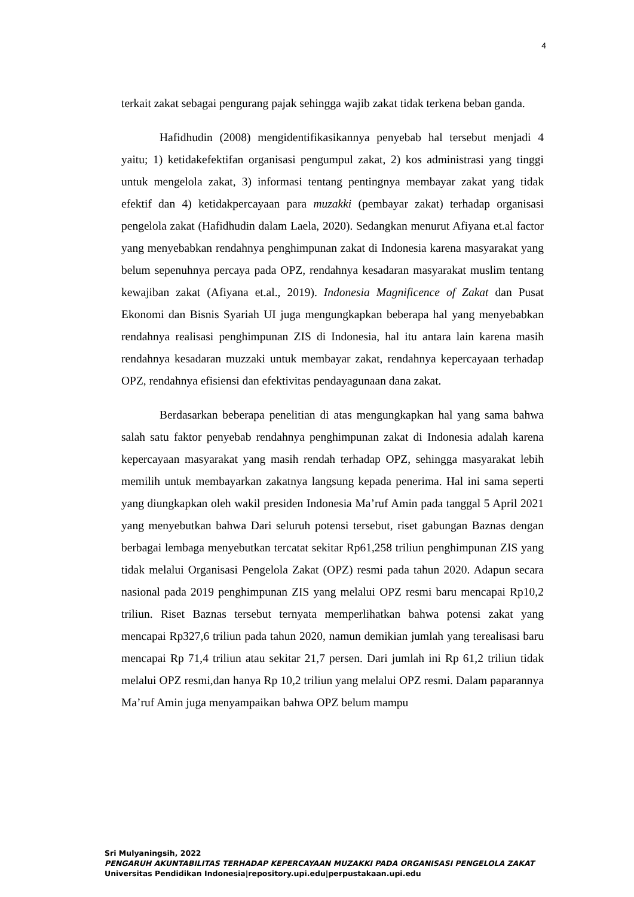4
terkait zakat sebagai pengurang pajak sehingga wajib zakat tidak terkena beban ganda.
Hafidhudin (2008) mengidentifikasikannya penyebab hal tersebut menjadi 4 yaitu; 1) ketidakefektifan organisasi pengumpul zakat, 2) kos administrasi yang tinggi untuk mengelola zakat, 3) informasi tentang pentingnya membayar zakat yang tidak efektif dan 4) ketidakpercayaan para muzakki (pembayar zakat) terhadap organisasi pengelola zakat (Hafidhudin dalam Laela, 2020). Sedangkan menurut Afiyana et.al factor yang menyebabkan rendahnya penghimpunan zakat di Indonesia karena masyarakat yang belum sepenuhnya percaya pada OPZ, rendahnya kesadaran masyarakat muslim tentang kewajiban zakat (Afiyana et.al., 2019). Indonesia Magnificence of Zakat dan Pusat Ekonomi dan Bisnis Syariah UI juga mengungkapkan beberapa hal yang menyebabkan rendahnya realisasi penghimpunan ZIS di Indonesia, hal itu antara lain karena masih rendahnya kesadaran muzzaki untuk membayar zakat, rendahnya kepercayaan terhadap OPZ, rendahnya efisiensi dan efektivitas pendayagunaan dana zakat.
Berdasarkan beberapa penelitian di atas mengungkapkan hal yang sama bahwa salah satu faktor penyebab rendahnya penghimpunan zakat di Indonesia adalah karena kepercayaan masyarakat yang masih rendah terhadap OPZ, sehingga masyarakat lebih memilih untuk membayarkan zakatnya langsung kepada penerima. Hal ini sama seperti yang diungkapkan oleh wakil presiden Indonesia Ma’ruf Amin pada tanggal 5 April 2021 yang menyebutkan bahwa Dari seluruh potensi tersebut, riset gabungan Baznas dengan berbagai lembaga menyebutkan tercatat sekitar Rp61,258 triliun penghimpunan ZIS yang tidak melalui Organisasi Pengelola Zakat (OPZ) resmi pada tahun 2020. Adapun secara nasional pada 2019 penghimpunan ZIS yang melalui OPZ resmi baru mencapai Rp10,2 triliun. Riset Baznas tersebut ternyata memperlihatkan bahwa potensi zakat yang mencapai Rp327,6 triliun pada tahun 2020, namun demikian jumlah yang terealisasi baru mencapai Rp 71,4 triliun atau sekitar 21,7 persen. Dari jumlah ini Rp 61,2 triliun tidak melalui OPZ resmi,dan hanya Rp 10,2 triliun yang melalui OPZ resmi. Dalam paparannya Ma’ruf Amin juga menyampaikan bahwa OPZ belum mampu
Sri Mulyaningsih, 2022
PENGARUH AKUNTABILITAS TERHADAP KEPERCAYAAN MUZAKKI PADA ORGANISASI PENGELOLA ZAKAT
Universitas Pendidikan Indonesia|repository.upi.edu|perpustakaan.upi.edu